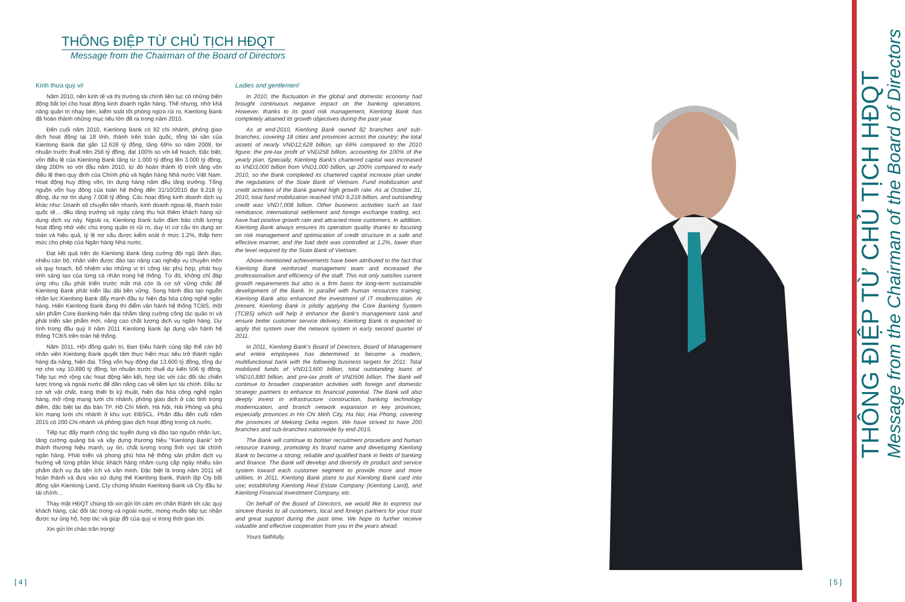THÔNG ĐIỆP TỪ CHỦ TỊCH HĐQT
Message from the Chairman of the Board of Directors
Kính thưa quý vị!
Năm 2010, nền kinh tế và thị trường tài chính liên tục có những biến động bất lợi cho hoạt động kinh doanh ngân hàng. Thế nhưng, nhờ khả năng quản trị nhạy bén, kiểm soát tốt phòng ngừa rủi ro, Kienlong Bank đã hoàn thành những mục tiêu lớn đề ra trong năm 2010.
Đến cuối năm 2010, Kienlong Bank có 82 chi nhánh, phòng giao dịch hoạt động tại 18 tỉnh, thành trên toàn quốc, tổng tài sản của Kienlong Bank đạt gần 12.628 tỷ đồng, tăng 69% so năm 2009, lợi nhuận trước thuế trên 258 tỷ đồng, đạt 100% so với kế hoạch. Đặc biệt, vốn điều lệ của Kienlong Bank tăng từ 1.000 tỷ đồng lên 3.000 tỷ đồng, tăng 200% so với đầu năm 2010, từ đó hoàn thành lộ trình tăng vốn điều lệ theo quy định của Chính phủ và Ngân hàng Nhà nước Việt Nam. Hoạt động huy động vốn, tín dụng hàng năm đều tăng trưởng. Tổng nguồn vốn huy động của toàn hệ thống đến 31/10/2010 đạt 9.218 tỷ đồng, dư nợ tín dụng 7.008 tỷ đồng. Các hoạt động kinh doanh dịch vụ khác như: Doanh số chuyển tiền nhanh, kinh doanh ngoại tệ, thanh toán quốc tế… đều tăng trưởng và ngày càng thu hút thêm khách hàng sử dụng dịch vụ này. Ngoài ra, Kienlong Bank luôn đảm bảo chất lượng hoạt động nhờ việc chú trọng quản trị rủi ro, duy trì cơ cấu tín dụng an toàn và hiệu quả, tỷ lệ nợ xấu được kiểm soát ở mức 1,2%, thấp hơn mức cho phép của Ngân hàng Nhà nước.
Đạt kết quả trên do Kienlong Bank tăng cường đội ngũ lãnh đạo, nhiều cán bộ, nhân viên được đào tạo nâng cao nghiệp vụ chuyên môn và quy hoạch, bổ nhiệm vào những vị trí công tác phù hợp, phát huy tính sáng tạo của từng cá nhân trong hệ thống. Từ đó, không chỉ đáp ứng nhu cầu phát triển trước mắt mà còn là cơ sở vững chắc để Kienlong Bank phát triển lâu dài bền vững. Song hành đào tạo nguồn nhân lực Kienlong Bank đẩy mạnh đầu tư hiện đại hóa công nghệ ngân hàng. Hiện Kienlong Bank đang thí điểm vận hành hệ thống TCBS, một sản phẩm Core Banking hiện đại nhằm tăng cường công tác quản trị và phát triển sản phẩm mới, nâng cao chất lượng dịch vụ ngân hàng. Dự tính trong đầu quý II năm 2011 Kienlong Bank áp dụng vận hành hệ thống TCBS trên toàn hệ thống.
Năm 2011, Hội đồng quản trị, Ban Điều hành cùng tập thể cán bộ nhân viên Kienlong Bank quyết tâm thực hiện mục tiêu trở thành ngân hàng đa năng, hiện đại. Tổng vốn huy động đạt 13.600 tỷ đồng, tổng dư nợ cho vay 10.880 tỷ đồng, lợi nhuận trước thuế dự kiến 506 tỷ đồng. Tiếp tục mở rộng các hoạt động liên kết, hợp tác với các đối tác chiến lược trong và ngoài nước để dần nâng cao về tiềm lực tài chính. Đầu tư cơ sở vật chất, trang thiết bị kỹ thuật, hiện đại hóa công nghệ ngân hàng, mở rộng mạng lưới chi nhánh, phòng giao dịch ở các tỉnh trọng điểm, đặc biệt tại địa bàn TP. Hồ Chí Minh, Hà Nội, Hải Phòng và phủ kín mạng lưới chi nhánh ở khu vực ĐBSCL. Phấn đấu đến cuối năm 2015 có 200 Chi nhánh và phòng giao dịch hoạt động trong cả nước.
Tiếp tục đẩy mạnh công tác tuyển dụng và đào tạo nguồn nhân lực, tăng cường quảng bá và xây dựng thương hiệu "Kienlong Bank" trở thành thương hiệu mạnh, uy tín, chất lượng trong lĩnh vực tài chính ngân hàng. Phát triển và phong phú hóa hệ thống sản phẩm dịch vụ hướng về từng phân khúc khách hàng nhằm cung cấp ngày nhiều sản phẩm dịch vụ đa tiện ích và văn minh. Đặc biệt là trong năm 2011 sẽ hoàn thành và đưa vào sử dụng thẻ Kienlong Bank, thành lập Cty bất động sản Kienlong Land, Cty chứng khoán Kienlong Bank và Cty đầu tư tài chính…
Thay mặt HĐQT chúng tôi xin gửi lời cám ơn chân thành tới các quý khách hàng, các đối tác trong và ngoài nước, mong muốn tiếp tục nhận được sự ủng hộ, hợp tác và giúp đỡ của quý vị trong thời gian tới.
Xin gửi lời chào trân trọng!
Ladies and gentlemen!
In 2010, the fluctuation in the global and domestic economy had brought continuous negative impact on the banking operations. However, thanks to its good risk management, Kienlong Bank has completely attained its growth objectives during the past year.
As at end-2010, Kienlong Bank owned 82 branches and sub-branches, covering 18 cities and provinces across the country; the total assets of nearly VND12,628 billion, up 69% compared to the 2010 figure; the pre-tax profit of VND258 billion, accounting for 100% of the yearly plan. Specially, Kienlong Bank's chartered capital was increased to VND3,000 billion from VND1,000 billion, up 200% compared to early 2010, so the Bank completed its chartered capital increase plan under the regulations of the State Bank of Vietnam. Fund mobilization and credit activities of the Bank gained high growth rate. As at October 31, 2010, total fund mobilization reached VND 9,218 billion, and outstanding credit was VND7,008 billion. Other business activities such as fast remittance, international settlement and foreign exchange trading, ect. have had positive growth rate and attracted more customers. In addition, Kienlong Bank always ensures its operation quality thanks to focusing on risk management and optimization of credit structure in a safe and effective manner, and the bad debt was controlled at 1.2%, lower than the level required by the State Bank of Vietnam.
Above-mentioned achievements have been attributed to the fact that Kienlong Bank reinforced management team and increased the professionalism and efficiency of the staff. This not only satisfies current growth requirements but also is a firm basis for long-term sustainable development of the Bank. In parallel with human resources training, Kienlong Bank also enhanced the investment of IT modernization. At present, Kienlong Bank is pilotly applying the Core Banking System (TCBS) which will help it enhance the Bank's management task and ensure better customer service delivery. Kienlong Bank is expected to apply this system over the network system in early second quarter of 2011.
In 2011, Kienlong Bank's Board of Directors, Board of Management and entire employees has determined to become a modern, multifunctional bank with the following business targets for 2011: Total mobilized funds of VND13,600 billion, total outstanding loans of VND10,880 billion, and pre-tax profit of VND506 billion. The Bank will continue to broaden cooperation activities with foreign and domestic strategic partners to enhance its financial potential. The Bank will also deeply invest in infrastructure construction, banking technology modernization, and branch network expansion in key provinces, especially provinces in Ho Chi Minh City, Ha Noi, Hai Phong, covering the provinces of Mekong Delta region. We have strived to have 200 branches and sub-branches nationwide by end-2015.
The Bank will continue to bolster recruitment procedure and human resource training, promoting its brand name and developing Kienlong Bank to become a strong, reliable and qualified bank in fields of banking and finance. The Bank will develop and diversify its product and service system toward each customer segment to provide more and more utilities. In 2011, Kienlong Bank plans to put Kienlong Bank card into use; establishing Kienlong Real Estate Company (Kienlong Land), and Kienlong Financial Investment Company, etc.
On behalf of the Board of Directors, we would like to express our sincere thanks to all customers, local and foreign partners for your trust and great support during the past time. We hope to further receive valuable and effective cooperation from you in the years ahead.
Yours faithfully,
THÔNG ĐIỆP TỪ CHỦ TỊCH HĐQT
Message from the Chairman of the Board of Directors
[ 4 ] [ 5 ]